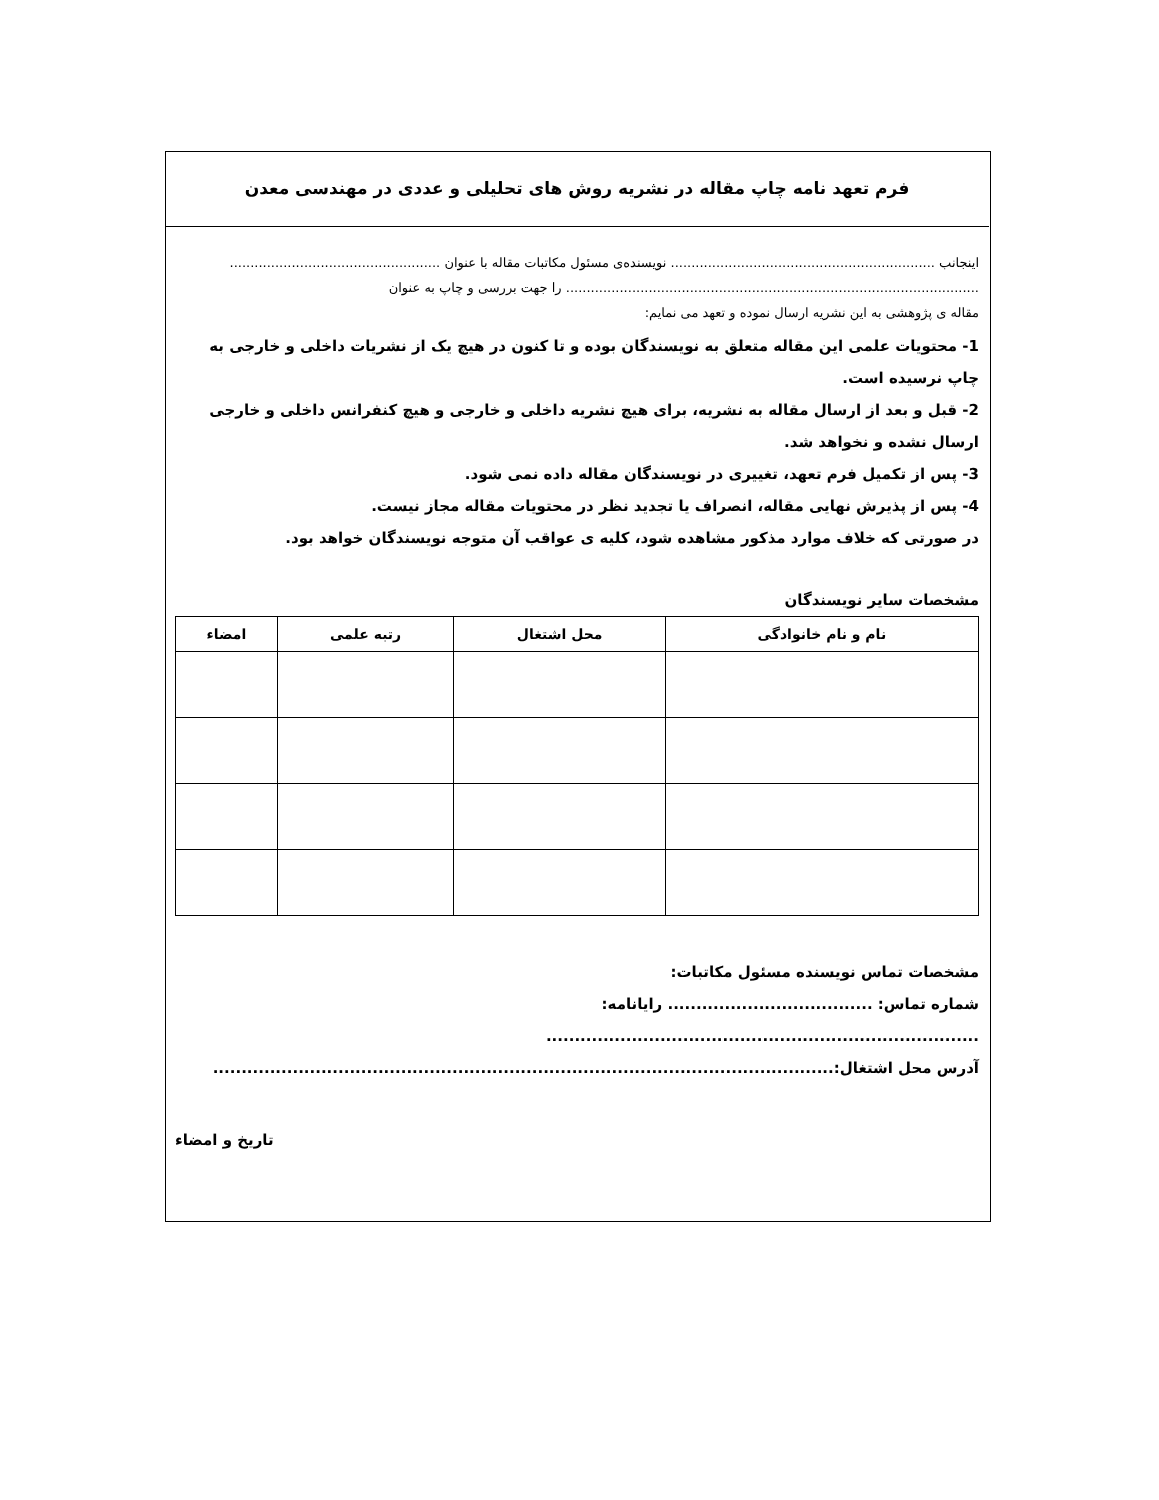فرم تعهد نامه چاپ مقاله در نشریه روش های تحلیلی و عددی در مهندسی معدن
اینجانب ................................................................ نویسنده‌ی مسئول مکاتبات مقاله با عنوان ...................................................
.................................................................................................... را جهت بررسی و چاپ به عنوان
مقاله ی پژوهشی به این نشریه ارسال نموده و تعهد می نمایم:
1- محتویات علمی این مقاله متعلق به نویسندگان بوده و تا کنون در هیچ یک از نشریات داخلی و خارجی به چاپ نرسیده است.
2- قبل و بعد از ارسال مقاله به نشریه، برای هیچ نشریه داخلی و خارجی و هیچ کنفرانس داخلی و خارجی ارسال نشده و نخواهد شد.
3- پس از تکمیل فرم تعهد، تغییری در نویسندگان مقاله داده نمی شود.
4- پس از پذیرش نهایی مقاله، انصراف یا تجدید نظر در محتویات مقاله مجاز نیست.
در صورتی که خلاف موارد مذکور مشاهده شود، کلیه ی عواقب آن متوجه نویسندگان خواهد بود.
مشخصات سایر نویسندگان
| نام و نام خانوادگی | محل اشتغال | رتبه علمی | امضاء |
| --- | --- | --- | --- |
مشخصات تماس نویسنده مسئول مکاتبات:
شماره تماس: .................................... رایانامه: ............................................................................
آدرس محل اشتغال:.............................................................................................................
تاریخ و امضاء